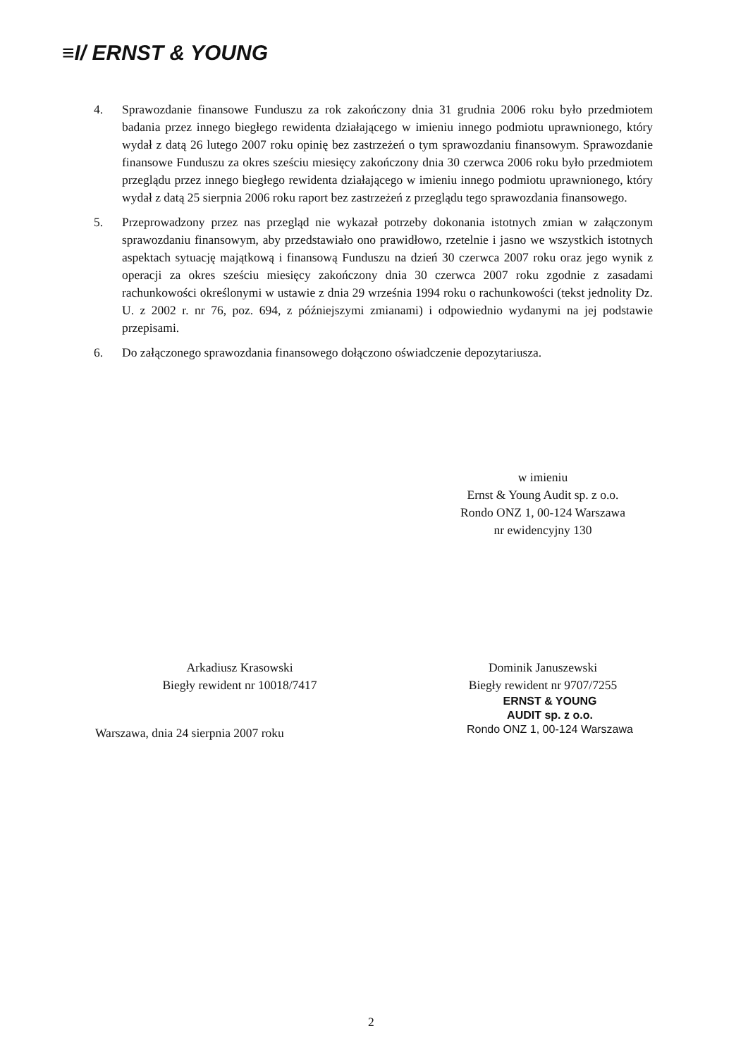≡I/ ERNST & YOUNG
4. Sprawozdanie finansowe Funduszu za rok zakończony dnia 31 grudnia 2006 roku było przedmiotem badania przez innego biegłego rewidenta działającego w imieniu innego podmiotu uprawnionego, który wydał z datą 26 lutego 2007 roku opinię bez zastrzeżeń o tym sprawozdaniu finansowym. Sprawozdanie finansowe Funduszu za okres sześciu miesięcy zakończony dnia 30 czerwca 2006 roku było przedmiotem przeglądu przez innego biegłego rewidenta działającego w imieniu innego podmiotu uprawnionego, który wydał z datą 25 sierpnia 2006 roku raport bez zastrzeżeń z przeglądu tego sprawozdania finansowego.
5. Przeprowadzony przez nas przegląd nie wykazał potrzeby dokonania istotnych zmian w załączonym sprawozdaniu finansowym, aby przedstawiało ono prawidłowo, rzetelnie i jasno we wszystkich istotnych aspektach sytuację majątkową i finansową Funduszu na dzień 30 czerwca 2007 roku oraz jego wynik z operacji za okres sześciu miesięcy zakończony dnia 30 czerwca 2007 roku zgodnie z zasadami rachunkowości określonymi w ustawie z dnia 29 września 1994 roku o rachunkowości (tekst jednolity Dz. U. z 2002 r. nr 76, poz. 694, z późniejszymi zmianami) i odpowiednio wydanymi na jej podstawie przepisami.
6. Do załączonego sprawozdania finansowego dołączono oświadczenie depozytariusza.
w imieniu
Ernst & Young Audit sp. z o.o.
Rondo ONZ 1, 00-124 Warszawa
nr ewidencyjny 130
Arkadiusz Krasowski
Biegły rewident nr 10018/7417
Dominik Januszewski
Biegły rewident nr 9707/7255
ERNST & YOUNG
AUDIT sp. z o.o.
Rondo ONZ 1, 00-124 Warszawa
Warszawa, dnia 24 sierpnia 2007 roku
2